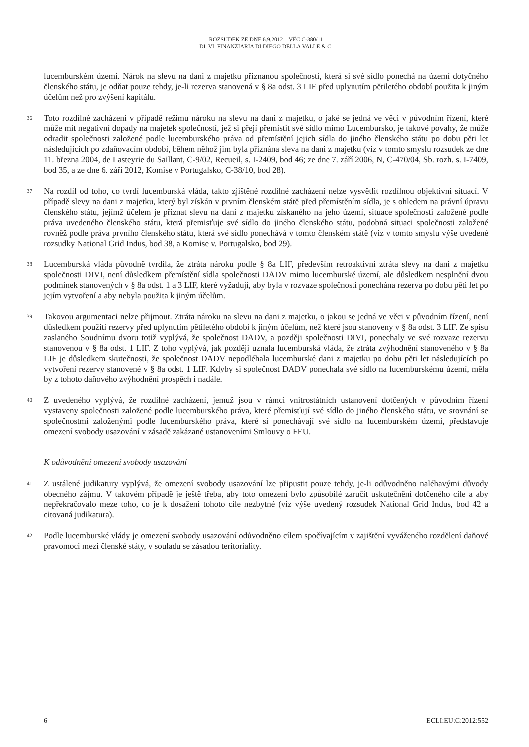ROZSUDEK ZE DNE 6.9.2012 – VĚC C-380/11
DI. VI. FINANZIARIA DI DIEGO DELLA VALLE & C.
lucemburském území. Nárok na slevu na dani z majetku přiznanou společnosti, která si své sídlo ponechá na území dotyčného členského státu, je odňat pouze tehdy, je-li rezerva stanovená v § 8a odst. 3 LIF před uplynutím pětiletého období použita k jiným účelům než pro zvýšení kapitálu.
36
Toto rozdílné zacházení v případě režimu nároku na slevu na dani z majetku, o jaké se jedná ve věci v původním řízení, které může mít negativní dopady na majetek společností, jež si přejí přemístit své sídlo mimo Lucembursko, je takové povahy, že může odradit společnosti založené podle lucemburského práva od přemístění jejich sídla do jiného členského státu po dobu pěti let následujících po zdaňovacím období, během něhož jim byla přiznána sleva na dani z majetku (viz v tomto smyslu rozsudek ze dne 11. března 2004, de Lasteyrie du Saillant, C-9/02, Recueil, s. I-2409, bod 46; ze dne 7. září 2006, N, C-470/04, Sb. rozh. s. I-7409, bod 35, a ze dne 6. září 2012, Komise v Portugalsko, C-38/10, bod 28).
37
Na rozdíl od toho, co tvrdí lucemburská vláda, takto zjištěné rozdílné zacházení nelze vysvětlit rozdílnou objektivní situací. V případě slevy na dani z majetku, který byl získán v prvním členském státě před přemístěním sídla, je s ohledem na právní úpravu členského státu, jejímž účelem je přiznat slevu na dani z majetku získaného na jeho území, situace společnosti založené podle práva uvedeného členského státu, která přemisťuje své sídlo do jiného členského státu, podobná situaci společnosti založené rovněž podle práva prvního členského státu, která své sídlo ponechává v tomto členském státě (viz v tomto smyslu výše uvedené rozsudky National Grid Indus, bod 38, a Komise v. Portugalsko, bod 29).
38
Lucemburská vláda původně tvrdila, že ztráta nároku podle § 8a LIF, především retroaktivní ztráta slevy na dani z majetku společnosti DIVI, není důsledkem přemístění sídla společnosti DADV mimo lucemburské území, ale důsledkem nesplnění dvou podmínek stanovených v § 8a odst. 1 a 3 LIF, které vyžadují, aby byla v rozvaze společnosti ponechána rezerva po dobu pěti let po jejím vytvoření a aby nebyla použita k jiným účelům.
39
Takovou argumentaci nelze přijmout. Ztráta nároku na slevu na dani z majetku, o jakou se jedná ve věci v původním řízení, není důsledkem použití rezervy před uplynutím pětiletého období k jiným účelům, než které jsou stanoveny v § 8a odst. 3 LIF. Ze spisu zaslaného Soudnímu dvoru totiž vyplývá, že společnost DADV, a později společnosti DIVI, ponechaly ve své rozvaze rezervu stanovenou v § 8a odst. 1 LIF. Z toho vyplývá, jak později uznala lucemburská vláda, že ztráta zvýhodnění stanoveného v § 8a LIF je důsledkem skutečnosti, že společnost DADV nepodléhala lucemburské dani z majetku po dobu pěti let následujících po vytvoření rezervy stanovené v § 8a odst. 1 LIF. Kdyby si společnost DADV ponechala své sídlo na lucemburskému území, měla by z tohoto daňového zvýhodnění prospěch i nadále.
40
Z uvedeného vyplývá, že rozdílné zacházení, jemuž jsou v rámci vnitrostátních ustanovení dotčených v původním řízení vystaveny společnosti založené podle lucemburského práva, které přemisťují své sídlo do jiného členského státu, ve srovnání se společnostmi založenými podle lucemburského práva, které si ponechávají své sídlo na lucemburském území, představuje omezení svobody usazování v zásadě zakázané ustanoveními Smlouvy o FEU.
K odůvodnění omezení svobody usazování
41
Z ustálené judikatury vyplývá, že omezení svobody usazování lze připustit pouze tehdy, je-li odůvodněno naléhavými důvody obecného zájmu. V takovém případě je ještě třeba, aby toto omezení bylo způsobilé zaručit uskutečnění dotčeného cíle a aby nepřekračovalo meze toho, co je k dosažení tohoto cíle nezbytné (viz výše uvedený rozsudek National Grid Indus, bod 42 a citovaná judikatura).
42
Podle lucemburské vlády je omezení svobody usazování odůvodněno cílem spočívajícím v zajištění vyváženého rozdělení daňové pravomoci mezi členské státy, v souladu se zásadou teritoriality.
6 ECLI:EU:C:2012:552